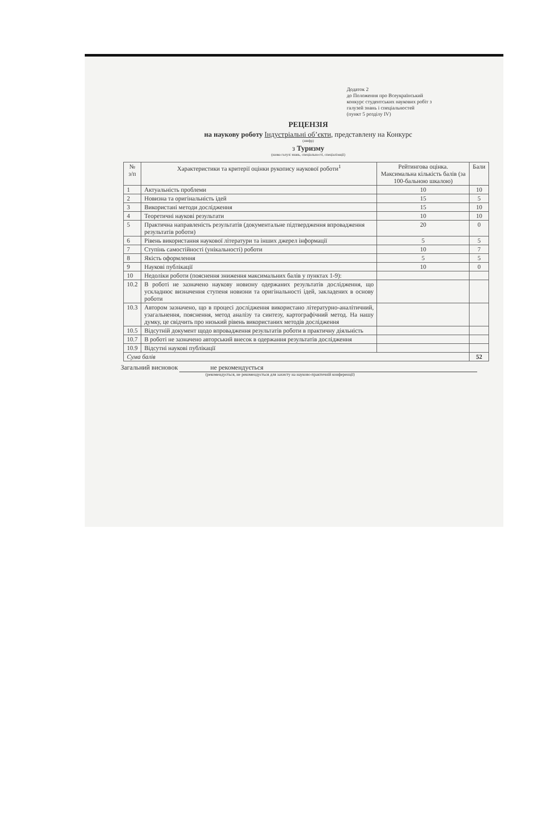Додаток 2
до Положення про Всеукраїнський
конкурс студентських наукових робіт з
галузей знань і спеціальностей
(пункт 5 розділу IV)
РЕЦЕНЗІЯ
на наукову роботу Індустріальні об’єкти, представлену на Конкурс
(шифр)
з Туризму
(назва галузі знань, спеціальності, спеціалізації)
| № з/п | Характеристики та критерії оцінки рукопису наукової роботи<sup>1</sup> | Рейтингова оцінка. Максимальна кількість балів (за 100-бальною шкалою) | Бали |
| --- | --- | --- | --- |
| 1 | Актуальність проблеми | 10 | 10 |
| 2 | Новизна та оригінальність ідей | 15 | 5 |
| 3 | Використані методи дослідження | 15 | 10 |
| 4 | Теоретичні наукові результати | 10 | 10 |
| 5 | Практична направленість результатів (документальне підтвердження впровадження результатів роботи) | 20 | 0 |
| 6 | Рівень використання наукової літератури та інших джерел інформації | 5 | 5 |
| 7 | Ступінь самостійності (унікальності) роботи | 10 | 7 |
| 8 | Якість оформлення | 5 | 5 |
| 9 | Наукові публікації | 10 | 0 |
| 10 | Недоліки роботи (пояснення зниження максимальних балів у пунктах 1-9): | | |
| 10.2 | В роботі не зазначено наукову новизну одержаних результатів дослідження, що ускладнює визначення ступеня новизни та оригінальності ідей, закладених в основу роботи | | |
| 10.3 | Автором зазначено, що в процесі дослідження використано літературно-аналітичний, узагальнення, пояснення, метод аналізу та синтезу, картографічний метод. На нашу думку, це свідчить про низький рівень використаних методів дослідження | | |
| 10.5 | Відсутній документ щодо впровадження результатів роботи в практичну діяльність | | |
| 10.7 | В роботі не зазначено авторський внесок в одержання результатів дослідження | | |
| 10.9 | Відсутні наукові публікації | | |
| Сума балів | | | 52 |
Загальний висновок не рекомендується
(рекомендується, не рекомендується для захисту на науково-практичній конференції)